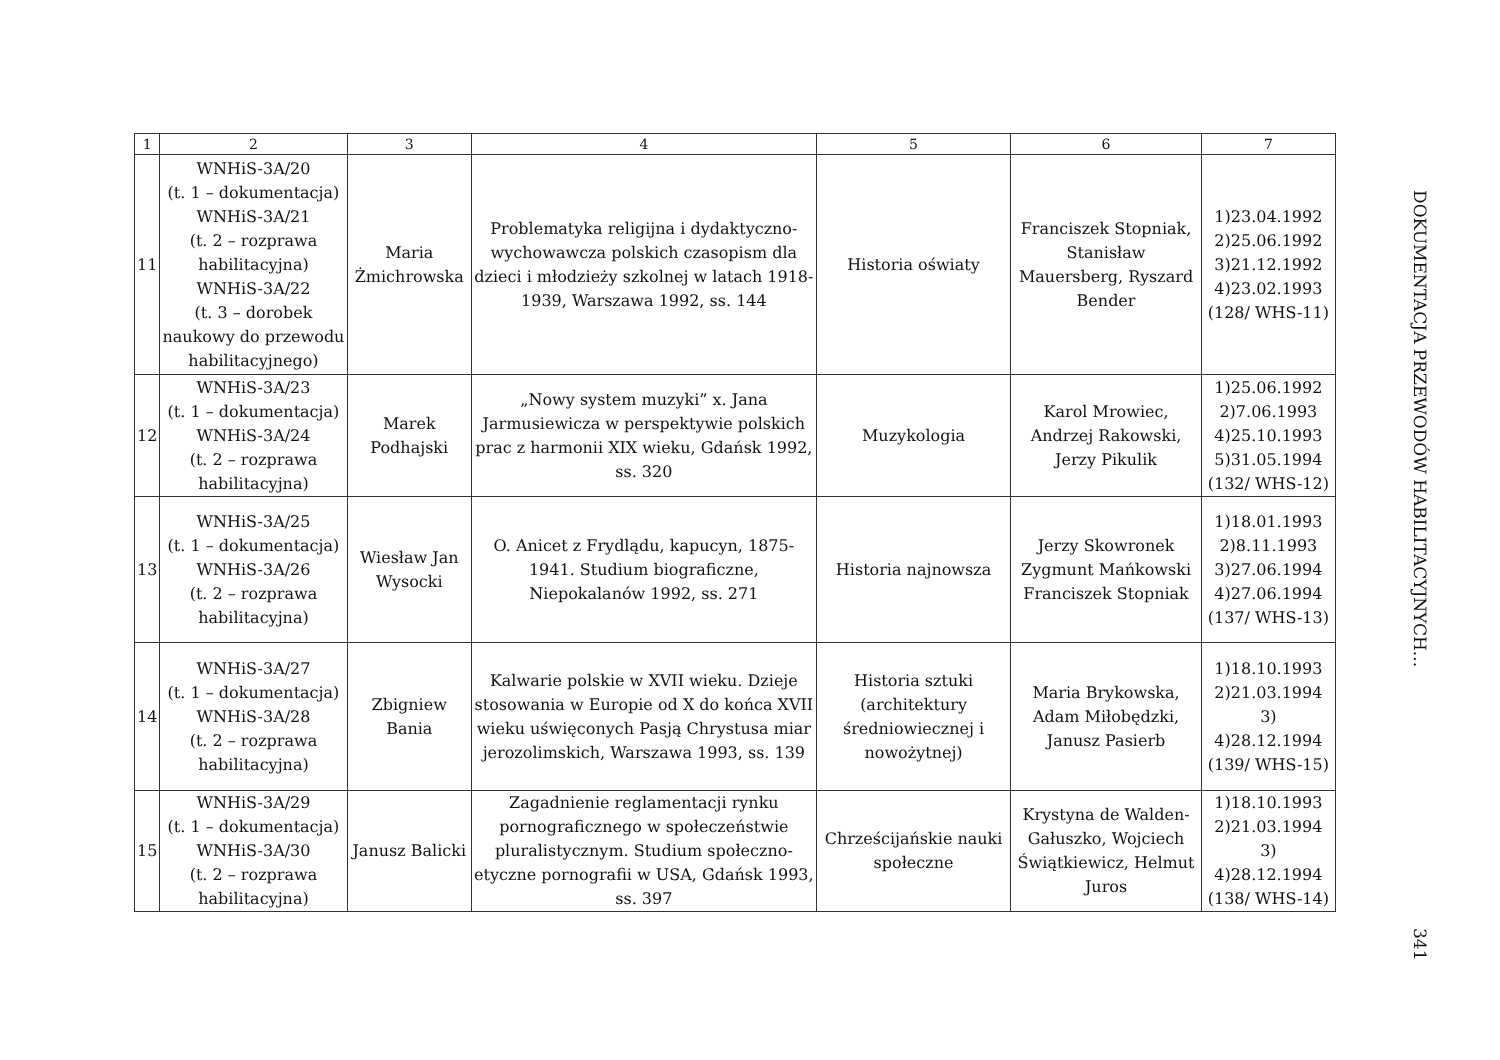| 1 | 2 | 3 | 4 | 5 | 6 | 7 |
| --- | --- | --- | --- | --- | --- | --- |
| 11 | WNHiS-3A/20 (t. 1 – dokumentacja) WNHiS-3A/21 (t. 2 – rozprawa habilitacyjna) WNHiS-3A/22 (t. 3 – dorobek naukowy do przewodu habilitacyjnego) | Maria Żmichrowska | Problematyka religijna i dydaktyczno-wychowawcza polskich czasopism dla dzieci i młodzieży szkolnej w latach 1918-1939, Warszawa 1992, ss. 144 | Historia oświaty | Franciszek Stopniak, Stanisław Mauersberg, Ryszard Bender | 1)23.04.1992 2)25.06.1992 3)21.12.1992 4)23.02.1993 (128/ WHS-11) |
| 12 | WNHiS-3A/23 (t. 1 – dokumentacja) WNHiS-3A/24 (t. 2 – rozprawa habilitacyjna) | Marek Podhajski | „Nowy system muzyki” x. Jana Jarmusiewicza w perspektywie polskich prac z harmonii XIX wieku, Gdańsk 1992, ss. 320 | Muzykologia | Karol Mrowiec, Andrzej Rakowski, Jerzy Pikulik | 1)25.06.1992 2)7.06.1993 4)25.10.1993 5)31.05.1994 (132/ WHS-12) |
| 13 | WNHiS-3A/25 (t. 1 – dokumentacja) WNHiS-3A/26 (t. 2 – rozprawa habilitacyjna) | Wiesław Jan Wysocki | O. Anicet z Frydlądu, kapucyn, 1875-1941. Studium biograficzne, Niepokalanów 1992, ss. 271 | Historia najnowsza | Jerzy Skowronek Zygmunt Mańkowski Franciszek Stopniak | 1)18.01.1993 2)8.11.1993 3)27.06.1994 4)27.06.1994 (137/ WHS-13) |
| 14 | WNHiS-3A/27 (t. 1 – dokumentacja) WNHiS-3A/28 (t. 2 – rozprawa habilitacyjna) | Zbigniew Bania | Kalwarie polskie w XVII wieku. Dzieje stosowania w Europie od X do końca XVII wieku uświęconych Pasją Chrystusa miar jerozolimskich, Warszawa 1993, ss. 139 | Historia sztuki (architektury średniowiecznej i nowożytnej) | Maria Brykowska, Adam Miłobędzki, Janusz Pasierb | 1)18.10.1993 2)21.03.1994 3) 4)28.12.1994 (139/ WHS-15) |
| 15 | WNHiS-3A/29 (t. 1 – dokumentacja) WNHiS-3A/30 (t. 2 – rozprawa habilitacyjna) | Janusz Balicki | Zagadnienie reglamentacji rynku pornograficznego w społeczeństwie pluralistycznym. Studium społeczno-etyczne pornografii w USA, Gdańsk 1993, ss. 397 | Chrześcijańskie nauki społeczne | Krystyna de Walden-Gałuszko, Wojciech Świątkiewicz, Helmut Juros | 1)18.10.1993 2)21.03.1994 3) 4)28.12.1994 (138/ WHS-14) |
DOKUMENTACJA PRZEWODÓW HABILITACYJNYCH...
341